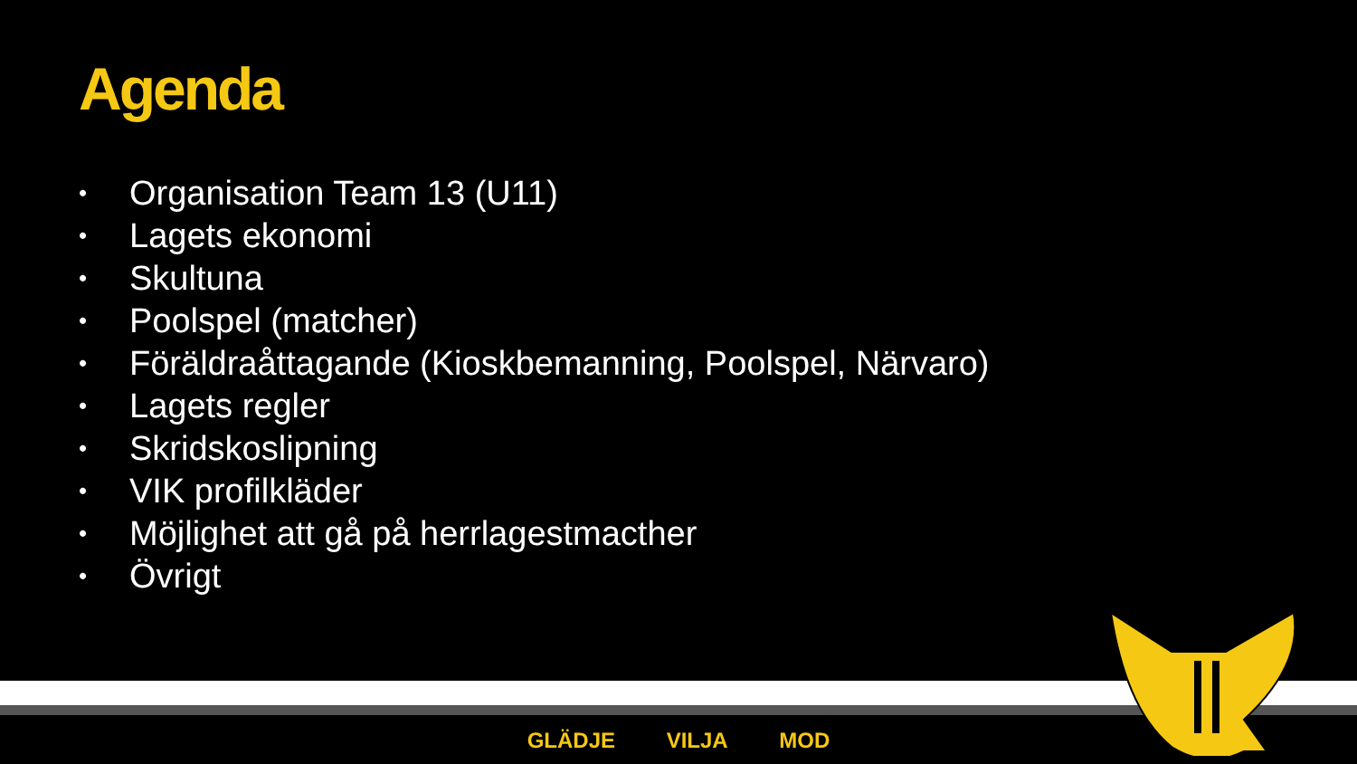Agenda
• Organisation Team 13 (U11)
• Lagets ekonomi
• Skultuna
• Poolspel (matcher)
• Föräldraåttagande (Kioskbemanning, Poolspel, Närvaro)
• Lagets regler
• Skridskoslipning
• VIK profilkläder
• Möjlighet att gå på herrlagestmacther
• Övrigt
GLÄDJE VILJA MOD